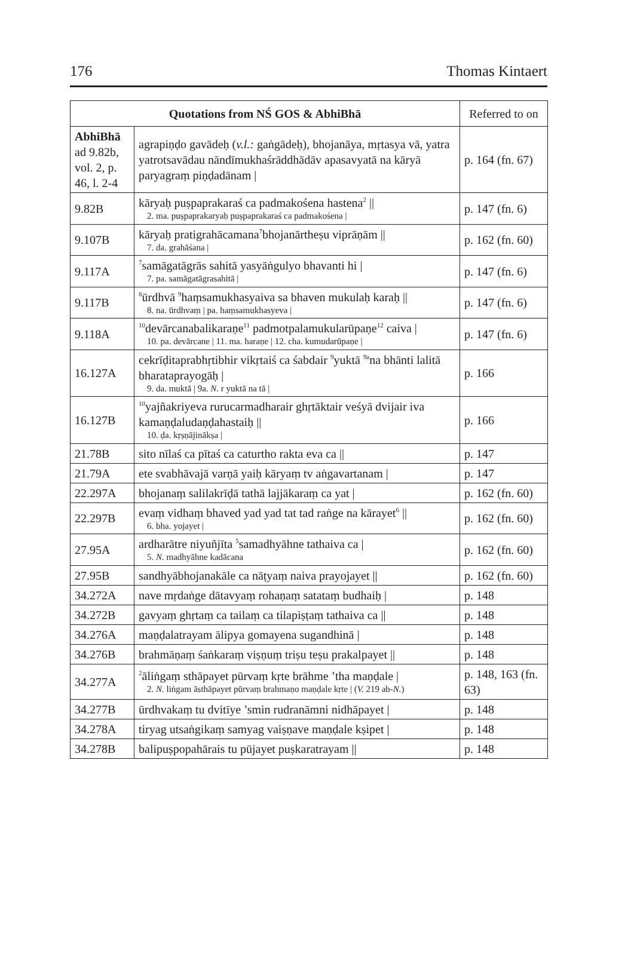176 Thomas Kintaert
| Quotations from NŚ GOS & AbhiBhā | | Referred to on |
| --- | --- | --- |
| AbhiBhā ad 9.82b, vol. 2, p. 46, l. 2-4 | agrapiṇḍo gavādeḥ ( v.l.: gaṅgādeḥ), bhojanāya, mṛtasya vā, yatra yatrotsavādau nāndīmukhaśrāddhādāv apasavyatā na kāryā paryagraṃ piṇḍadānam / | p. 164 (fn. 67) |
| 9.82B | kāryaḥ puṣpaprakaraś ca padmakośena hastena<sup>2</sup> // 2. ma. puṣpaprakaryaḥ puṣpaprakaraś ca padmakośena / | p. 147 (fn. 6) |
| 9.107B | kāryaḥ pratigrahācamana<sup>7</sup>bhojanārtheṣu viprāṇām // 7. da. grahāśana / | p. 162 (fn. 60) |
| 9.117A | <sup>7</sup> samāgatāgrās sahitā yasyāṅgulyo bhavanti hi / 7. pa. samāgatāgrasahitā / | p. 147 (fn. 6) |
| 9.117B | <sup>8</sup> ūrdhvā <sup>9</sup>haṃsamukhasyaiva sa bhaven mukulaḥ karaḥ // 8. na. ūrdhvaṃ / pa. haṃsamukhasyeva / | p. 147 (fn. 6) |
| 9.118A | <sup>10</sup> devārcanabalikaraṇe<sup>11</sup> padmotpalamukularūpaṇe<sup>12</sup> caiva / 10. pa. devārcane / 11. ma. haraṇe / 12. cha. kumudarūpaṇe / | p. 147 (fn. 6) |
| 16.127A | cekrīḍitaprabhṛtibhir vikṛtaiś ca śabdair <sup>9</sup>yuktā <sup>9a</sup>na bhānti lalitā bharataprayogāḥ / 9. da. muktā / 9a. N. r yuktā na tā / | p. 166 |
| 16.127B | <sup>10</sup> yajñakriyeva rurucarmadharair ghṛtāktair veśyā dvijair iva kamaṇḍaludaṇḍahastaiḥ // 10. ḍa. kṛṣṇājinākṣa / | p. 166 |
| 21.78B | sito nīlaś ca pītaś ca caturtho rakta eva ca // | p. 147 |
| 21.79A | ete svabhāvajā varṇā yaiḥ kāryaṃ tv aṅgavartanam / | p. 147 |
| 22.297A | bhojanaṃ salilakrīḍā tathā lajjākaraṃ ca yat / | p. 162 (fn. 60) |
| 22.297B | evaṃ vidhaṃ bhaved yad yad tat tad raṅge na kārayet<sup>6</sup> // 6. bha. yojayet / | p. 162 (fn. 60) |
| 27.95A | ardharātre niyuñjīta <sup>5</sup>samadhyāhne tathaiva ca / 5. N. madhyāhne kadācana | p. 162 (fn. 60) |
| 27.95B | sandhyābhojanakāle ca nāṭyaṃ naiva prayojayet // | p. 162 (fn. 60) |
| 34.272A | nave mṛdaṅge dātavyaṃ rohaṇaṃ satataṃ budhaiḥ / | p. 148 |
| 34.272B | gavyaṃ ghṛtaṃ ca tailaṃ ca tilapiṣṭaṃ tathaiva ca // | p. 148 |
| 34.276A | maṇḍalatrayam ālipya gomayena sugandhinā / | p. 148 |
| 34.276B | brahmāṇaṃ śaṅkaraṃ viṣṇuṃ triṣu teṣu prakalpayet // | p. 148 |
| 34.277A | <sup>2</sup> āliṅgaṃ sthāpayet pūrvaṃ kṛte brāhme ’tha maṇḍale / 2. N. liṅgam āsthāpayet pūrvaṃ brahmaṇo maṇḍale kṛte / ( V. 219 ab- N. ) | p. 148, 163 (fn. 63) |
| 34.277B | ūrdhvakaṃ tu dvitīye ’smin rudranāmni nidhāpayet / | p. 148 |
| 34.278A | tiryag utsaṅgikaṃ samyag vaiṣṇave maṇḍale kṣipet / | p. 148 |
| 34.278B | balipuṣpopahārais tu pūjayet puṣkaratrayam // | p. 148 |